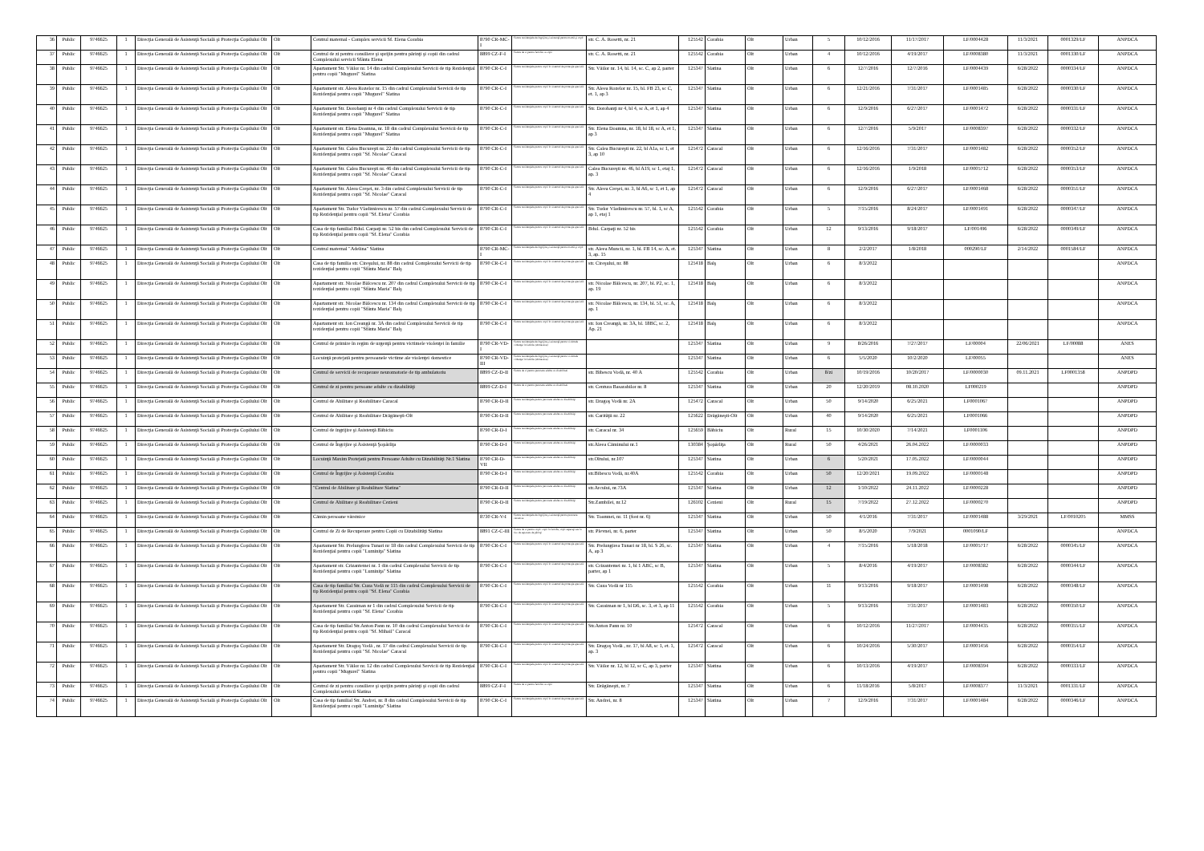| 36 | Public | 9746625 | 1 | Direcţia Generală de Asistenţă Socială şi Protecţia Copilului Olt | Olt | Centrul maternal - Complex servicii Sf. Elena Corabia | 8790 CR-MC-I | Centre rezidenţiale de îngrijire şi asistenţă pentru mamă şi copil | str. C. A. Rosetti, nr. 21 | 125542 | Corabia | Olt | Urban | 5 | 10/12/2016 | 11/17/2017 | LF/0004428 | 11/3/2021 | 0001329/LF | ANPDCA |
| 37 | Public | 9746625 | 1 | Direcţia Generală de Asistenţă Socială şi Protecţia Copilului Olt | Olt | Centrul de zi pentru consiliere şi sprijin pentru părinţi şi copii din cadrul Complexului servicii Sfânta Elena | 8899 CZ-F-I | Centre de zi pentru familie cu copii | str. C. A. Rosetti, nr. 21 | 125542 | Corabia | Olt | Urban | 4 | 10/12/2016 | 4/19/2017 | LF/0008380 | 11/3/2021 | 0001330/LF | ANPDCA |
| 38 | Public | 9746625 | 1 | Direcţia Generală de Asistenţă Socială şi Protecţia Copilului Olt | Olt | Apartament Str. Văilor nr. 14 din cadrul Complexului Servicii de tip Rezidenţial pentru copii "Mugurel" Slatina | 8790 CR-C-I | Centre rezidenţiale pentru copii în sistemul de protecţie specială | Str. Văilor nr. 14, bl. 14, sc. C, ap 2, parter | 125347 | Slatina | Olt | Urban | 6 | 12/7/2016 | 12/7/2016 | LF/0004439 | 6/28/2022 | 0000334/LF | ANPDCA |
| 39 | Public | 9746625 | 1 | Direcţia Generală de Asistenţă Socială şi Protecţia Copilului Olt | Olt | Apartament str. Aleea Rozelor nr. 15 din cadrul Complexului Servicii de tip Rezidenţial pentru copii "Mugurel" Slatina | 8790 CR-C-I | Centre rezidenţiale pentru copii în sistemul de protecţie specială | Str. Aleea Rozelor nr. 15, bl. FB 23, sc C, et. 1, ap 3 | 125347 | Slatina | Olt | Urban | 6 | 12/21/2016 | 7/31/2017 | LF/0001485 | 6/28/2022 | 0000330/LF | ANPDCA |
| 40 | Public | 9746625 | 1 | Direcţia Generală de Asistenţă Socială şi Protecţia Copilului Olt | Olt | Apartament Str. Dorobanţi nr 4 din cadrul Complexului Servicii de tip Rezidenţial pentru copii "Mugurel" Slatina | 8790 CR-C-I | Centre rezidenţiale pentru copii în sistemul de protecţie specială | Str. Dorobanţi nr 4, bl 4, sc A, et 1, ap 4 | 125347 | Slatina | Olt | Urban | 6 | 12/9/2016 | 6/27/2017 | LF/0001472 | 6/28/2022 | 0000331/LF | ANPDCA |
| 41 | Public | 9746625 | 1 | Direcţia Generală de Asistenţă Socială şi Protecţia Copilului Olt | Olt | Apartament str. Elena Doamna, nr. 18 din cadrul Complexului Servicii de tip Rezidenţial pentru copii "Mugurel" Slatina | 8790 CR-C-I | Centre rezidenţiale pentru copii în sistemul de protecţie specială | Str. Elena Doamna, nr. 18, bl 18, sc A, et 1, ap 3 | 125347 | Slatina | Olt | Urban | 6 | 12/7/2016 | 5/9/2017 | LF/0008397 | 6/28/2022 | 0000332/LF | ANPDCA |
| 42 | Public | 9746625 | 1 | Direcţia Generală de Asistenţă Socială şi Protecţia Copilului Olt | Olt | Apartament Str. Calea Bucureşti nr. 22 din cadrul Complexului Servicii de tip Rezidenţial pentru copii "Sf. Nicolae" Caracal | 8790 CR-C-I | Centre rezidenţiale pentru copii în sistemul de protecţie specială | Str. Calea Bucureşti nr. 22, bl A1a, sc 1, et 3, ap 10 | 125472 | Caracal | Olt | Urban | 6 | 12/16/2016 | 7/31/2017 | LF/0001482 | 6/28/2022 | 0000352/LF | ANPDCA |
| 43 | Public | 9746625 | 1 | Direcţia Generală de Asistenţă Socială şi Protecţia Copilului Olt | Olt | Apartament Str. Calea Bucureşti nr. 46 din cadrul Complexului Servicii de tip Rezidenţial pentru copii "Sf. Nicolae" Caracal | 8790 CR-C-I | Centre rezidenţiale pentru copii în sistemul de protecţie specială | Calea Bucureşti nr. 46, bl A19, sc 1, etaj 1, ap. 3 | 125472 | Caracal | Olt | Urban | 6 | 12/16/2016 | 1/9/2018 | LF/0005712 | 6/28/2022 | 0000353/LF | ANPDCA |
| 44 | Public | 9746625 | 1 | Direcţia Generală de Asistenţă Socială şi Protecţia Copilului Olt | Olt | Apartament Str. Aleea Creşei, nr. 3 din cadrul Complexului Servicii de tip Rezidenţial pentru copii "Sf. Nicolae" Caracal | 8790 CR-C-I | Centre rezidenţiale pentru copii în sistemul de protecţie specială | Str. Aleea Creşei, nr. 3, bl A6, sc 1, et 1, ap 4 | 125472 | Caracal | Olt | Urban | 6 | 12/9/2016 | 6/27/2017 | LF/0001468 | 6/28/2022 | 0000351/LF | ANPDCA |
| 45 | Public | 9746625 | 1 | Direcţia Generală de Asistenţă Socială şi Protecţia Copilului Olt | Olt | Apartament Str. Tudor Vladimirescu nr. 57 din cadrul Complexului Servicii de tip Rezidenţial pentru copii "Sf. Elena" Corabia | 8790 CR-C-I | Centre rezidenţiale pentru copii în sistemul de protecţie specială | Str. Tudor Vladimirescu nr. 57, bl. 1, sc A, ap 1, etaj 1 | 125542 | Corabia | Olt | Urban | 5 | 7/15/2016 | 8/24/2017 | LF/0001491 | 6/28/2022 | 0000347/LF | ANPDCA |
| 46 | Public | 9746625 | 1 | Direcţia Generală de Asistenţă Socială şi Protecţia Copilului Olt | Olt | Casa de tip familial Bdul. Carpaţi nr. 52 bis din cadrul Complexului Servicii de tip Rezidenţial pentru copii "Sf. Elena" Corabia | 8790 CR-C-I | Centre rezidenţiale pentru copii în sistemul de protecţie specială | Bdul. Carpaţi nr. 52 bis | 125542 | Corabia | Olt | Urban | 12 | 9/13/2016 | 9/18/2017 | LF/001496 | 6/28/2022 | 0000349/LF | ANPDCA |
| 47 | Public | 9746625 | 1 | Direcţia Generală de Asistenţă Socială şi Protecţia Copilului Olt | Olt | Centrul maternal "Adelina" Slatina | 8790 CR-MC-I | Centre rezidenţiale de îngrijire şi asistenţă pentru mamă şi copil | str. Aleea Muncii, nr. 1, bl. FB 14, sc. A, et. 3, ap. 15 | 125347 | Slatina | Olt | Urban | 8 | 2/2/2017 | 1/8/2018 | 000290/LF | 2/14/2022 | 0001584/LF | ANPDCA |
| 48 | Public | 9746625 | 1 | Direcţia Generală de Asistenţă Socială şi Protecţia Copilului Olt | Olt | Casa de tip familia str. Cireşului, nr. 88 din cadrul Complexului Servicii de tip rezidenţial pentru copii "Sfânta Maria" Balş | 8790 CR-C-I | Centre rezidenţiale pentru copii în sistemul de protecţie specială | str. Cireşului, nr. 88 | 125418 | Balş | Olt | Urban | 6 | 8/3/2022 | | | | | ANPDCA |
| 49 | Public | 9746625 | 1 | Direcţia Generală de Asistenţă Socială şi Protecţia Copilului Olt | Olt | Apartament str. Nicolae Bălcescu nr. 207 din cadrul Complexului Servicii de tip rezidenţial pentru copii "Sfânta Maria" Balş | 8790 CR-C-I | Centre rezidenţiale pentru copii în sistemul de protecţie specială | str. Nicolae Bălcescu, nr. 207, bl. P2, sc. 1, ap. 19 | 125418 | Balş | Olt | Urban | 6 | 8/3/2022 | | | | | ANPDCA |
| 50 | Public | 9746625 | 1 | Direcţia Generală de Asistenţă Socială şi Protecţia Copilului Olt | Olt | Apartament str. Nicolae Bălcescu nr. 134 din cadrul Complexului Servicii de tip rezidenţial pentru copii "Sfânta Maria" Balş | 8790 CR-C-I | Centre rezidenţiale pentru copii în sistemul de protecţie specială | str. Nicolae Bălcescu, nr. 134, bl. 51, sc. A, ap. 1 | 125418 | Balş | Olt | Urban | 6 | 8/3/2022 | | | | | ANPDCA |
| 51 | Public | 9746625 | 1 | Direcţia Generală de Asistenţă Socială şi Protecţia Copilului Olt | Olt | Apartament str. Ion Creangă nr. 3A din cadrul Complexului Servicii de tip rezidenţial pentru copii "Sfânta Maria" Balş | 8790 CR-C-I | Centre rezidenţiale pentru copii în sistemul de protecţie specială | str. Ion Creangă, nr. 3A, bl. 18BC, sc. 2, Ap. 21 | 125418 | Balş | Olt | Urban | 6 | 8/3/2022 | | | | | ANPDCA |
| 52 | Public | 9746625 | 1 | Direcţia Generală de Asistenţă Socială şi Protecţia Copilului Olt | Olt | Centrul de primire în regim de urgenţă pentru victimele violenţei în familie | 8790 CR-VD-I | Centre rezidenţiale de îngrijire şi asistenţă pentru victimele violenţei în familie (domestice) | | 125347 | Slatina | Olt | Urban | 9 | 8/26/2016 | 7/27/2017 | LF/00004 | 22/06/2021 | LF/00088 | ANES |
| 53 | Public | 9746625 | 1 | Direcţia Generală de Asistenţă Socială şi Protecţia Copilului Olt | Olt | Locuinţă protejată pentru persoanele victime ale violenţei domestice | 8790 CR-VD-III | Centre rezidenţiale de îngrijire şi asistenţă pentru victimele violenţei în familie (domestice) | | 125347 | Slatina | Olt | Urban | 6 | 5/5/2020 | 10/2/2020 | LF/00055 | | | ANES |
| 54 | Public | 9746625 | 1 | Direcţia Generală de Asistenţă Socială şi Protecţia Copilului Olt | Olt | Centrul de servicii de recuperare neuromotorie de tip ambulatoriu | 8899 CZ-D-II | Centre de zi pentru persoane adulte cu dizabilitati | str. Bibescu Vodă, nr. 40 A | 125542 | Corabia | Olt | Urban | 8/zi | 10/19/2016 | 10/20/2017 | LF/0000030 | 09.11.2021 | LF0001358 | ANPDPD |
| 55 | Public | 9746625 | 1 | Direcţia Generală de Asistenţă Socială şi Protecţia Copilului Olt | Olt | Centrul de zi pentru persoane adulte cu dizabilităţi | 8899 CZ-D-I | Centre de zi pentru persoane adulte cu dizabilitati | str. Centura Basarabilor nr. 8 | 125347 | Slatina | Olt | Urban | 20 | 12/20/2019 | 08.10.2020 | LF000219 | | | ANPDPD |
| 56 | Public | 9746625 | 1 | Direcţia Generală de Asistenţă Socială şi Protecţia Copilului Olt | Olt | Centrul de Abilitare şi Reabilitare Caracal | 8790 CR-D-II | Centre rezidenţiale pentru persoane adulte cu dizabilităţi | str. Dragoş Vodă nr. 2A | 125472 | Caracal | Olt | Urban | 50 | 9/14/2020 | 6/25/2021 | LF0001067 | | | ANPDPD |
| 57 | Public | 9746625 | 1 | Direcţia Generală de Asistenţă Socială şi Protecţia Copilului Olt | Olt | Centrul de Abilitare şi Reabilitare Drăgăneşti-Olt | 8790 CR-D-II | Centre rezidenţiale pentru persoane adulte cu dizabilităţi | str. Caritãţii nr. 22 | 125622 | Drăgăneşti-Olt | Olt | Urban | 40 | 9/14/2020 | 6/25/2021 | LF0001066 | | | ANPDPD |
| 58 | Public | 9746625 | 1 | Direcţia Generală de Asistenţă Socială şi Protecţia Copilului Olt | Olt | Centrul de îngrijire şi Asistenţă Băbiciu | 8790 CR-D-I | Centre rezidenţiale pentru persoane adulte cu dizabilităţi | str. Caracal nr. 34 | 125659 | Băbiciu | Olt | Rural | 15 | 10/30/2020 | 7/14/2021 | LF0001106 | | | ANPDPD |
| 59 | Public | 9746625 | 1 | Direcţia Generală de Asistenţă Socială şi Protecţia Copilului Olt | Olt | Centrul de Îngrijire şi Asistenţă Şopârliţa | 8790 CR-D-I | Centre rezidenţiale pentru persoane adulte cu dizabilităţi | str.Aleea Căminului nr.1 | 130384 | Şopârliţa | Olt | Rural | 50 | 4/26/2021 | 26.04.2022 | LF/0000033 | | | ANPDPD |
| 60 | Public | 9746625 | 1 | Direcţia Generală de Asistenţă Socială şi Protecţia Copilului Olt | Olt | Locuinţă Maxim Protejată pentru Persoane Adulte cu Dizabilităţi Nr.1 Slatina | 8790 CR-D-VII | Centre rezidenţiale pentru persoane adulte cu dizabilităţi | str.Oltului, nr.107 | 125347 | Slatina | Olt | Urban | 6 | 5/20/2021 | 17.05.2022 | LF/0000044 | | | ANPDPD |
| 61 | Public | 9746625 | 1 | Direcţia Generală de Asistenţă Socială şi Protecţia Copilului Olt | Olt | Centrul de Îngrijire şi Asistenţă Corabia | 8790 CR-D-I | Centre rezidenţiale pentru persoane adulte cu dizabilităţi | str.Bibescu Vodă, nr.40A | 125542 | Corabia | Olt | Urban | 50 | 12/20/2021 | 19.09.2022 | LF/0000148 | | | ANPDPD |
| 62 | Public | 9746625 | 1 | Direcţia Generală de Asistenţă Socială şi Protecţia Copilului Olt | Olt | "Centrul de Abilitare şi Reabilitare Slatina" | 8790 CR-D-II | Centre rezidenţiale pentru persoane adulte cu dizabilităţi | str.Arcului, nr.73A | 125347 | Slatina | Olt | Urban | 12 | 1/10/2022 | 24.11.2022 | LF/0000228 | | | ANPDPD |
| 63 | Public | 9746625 | 1 | Direcţia Generală de Asistenţă Socială şi Protecţia Copilului Olt | Olt | Centrul de Abilitare şi Reabilitare Cezieni | 8790 CR-D-II | Centre rezidenţiale pentru persoane adulte cu dizabilităţi | Str.Zambilei, nr.12 | 126102 | Cezieni | Olt | Rural | 15 | 7/19/2022 | 27.12.2022 | LF/0000270 | | | ANPDPD |
| 64 | Public | 9746625 | 1 | Direcţia Generală de Asistenţă Socială şi Protecţia Copilului Olt | Olt | Cămin persoane vârstnice | 8730 CR-V-I | Centre rezidenţiale de îngrijire şi asistenţă pentru persoane vârstnice | Str. Toamnei, nr. 11 (fost nr. 6) | 125347 | Slatina | Olt | Urban | 50 | 4/1/2016 | 7/31/2017 | LF/0001488 | 3/29/2021 | LF/0010205 | MMSS |
| 65 | Public | 9746625 | 1 | Direcţia Generală de Asistenţă Socială şi Protecţia Copilului Olt | Olt | Centrul de Zi de Recuperare pentru Copii cu Dizabilităţi Slatina | 8891 CZ-C-III | Centre de zi pentru copii: copii în familie, copii separaţi sau în risc de separare de părinţi | str. Plevnei, nr. 6, parter | 125347 | Slatina | Olt | Urban | 50 | 8/5/2020 | 7/9/2021 | 0001090/LF | | | ANPDCA |
| 66 | Public | 9746625 | 1 | Direcţia Generală de Asistenţă Socială şi Protecţia Copilului Olt | Olt | Apartament Str. Prelungirea Tunari nr 18 din cadrul Complexului Servicii de tip Rezidenţial pentru copii "Luminiţa" Slatina | 8790 CR-C-I | Centre rezidenţiale pentru copii în sistemul de protecţie specială | Str. Prelungirea Tunari nr 18, bl. S 26, sc. A, ap 3 | 125347 | Slatina | Olt | Urban | 4 | 7/15/2016 | 5/18/2018 | LF/0005717 | 6/28/2022 | 0000345/LF | ANPDCA |
| 67 | Public | 9746625 | 1 | Direcţia Generală de Asistenţă Socială şi Protecţia Copilului Olt | Olt | Apartament str. Crizantemei nr. 1 din cadrul Complexului Servicii de tip Rezidenţial pentru copii "Luminiţa" Slatina | 8790 CR-C-I | Centre rezidenţiale pentru copii în sistemul de protecţie specială | str. Crizantemei nr. 1, bl 1 ABC, sc B, parter, ap 1 | 125347 | Slatina | Olt | Urban | 5 | 8/4/2016 | 4/19/2017 | LF/0008382 | 6/28/2022 | 0000344/LF | ANPDCA |
| 68 | Public | 9746625 | 1 | Direcţia Generală de Asistenţă Socială şi Protecţia Copilului Olt | Olt | Casa de tip familial Str. Cuza Vodă nr 115 din cadrul Complexului Servicii de tip Rezidenţial pentru copii "Sf. Elena" Corabia | 8790 CR-C-I | Centre rezidenţiale pentru copii în sistemul de protecţie specială | Str. Cuza Vodă nr 115 | 125542 | Corabia | Olt | Urban | 11 | 9/13/2016 | 9/18/2017 | LF/0001498 | 6/28/2022 | 0000348/LF | ANPDCA |
| 69 | Public | 9746625 | 1 | Direcţia Generală de Asistenţă Socială şi Protecţia Copilului Olt | Olt | Apartament Str. Caraiman nr 1 din cadrul Complexului Servicii de tip Rezidenţial pentru copii "Sf. Elena" Corabia | 8790 CR-C-I | Centre rezidenţiale pentru copii în sistemul de protecţie specială | Str. Caraiman nr 1, bl D6, sc. 3, et 3, ap 11 | 125542 | Corabia | Olt | Urban | 5 | 9/13/2016 | 7/31/2017 | LF/0001483 | 6/28/2022 | 0000350/LF | ANPDCA |
| 70 | Public | 9746625 | 1 | Direcţia Generală de Asistenţă Socială şi Protecţia Copilului Olt | Olt | Casa de tip familial Str.Anton Pann nr. 10 din cadrul Complexului Servicii de tip Rezidenţial pentru copii "Sf. Mihail" Caracal | 8790 CR-C-I | Centre rezidenţiale pentru copii în sistemul de protecţie specială | Str.Anton Pann nr. 10 | 125472 | Caracal | Olt | Urban | 6 | 10/12/2016 | 11/27/2017 | LF/0004435 | 6/28/2022 | 0000355/LF | ANPDCA |
| 71 | Public | 9746625 | 1 | Direcţia Generală de Asistenţă Socială şi Protecţia Copilului Olt | Olt | Apartament Str. Dragoş Vodă , nr. 17 din cadrul Complexului Servicii de tip Rezidenţial pentru copii "Sf. Nicolae" Caracal | 8790 CR-C-I | Centre rezidenţiale pentru copii în sistemul de protecţie specială | Str. Dragoş Vodă , nr. 17, bl A8, sc 1, et. 1, ap. 3 | 125472 | Caracal | Olt | Urban | 6 | 10/24/2016 | 5/30/2017 | LF/0001456 | 6/28/2022 | 0000354/LF | ANPDCA |
| 72 | Public | 9746625 | 1 | Direcţia Generală de Asistenţă Socială şi Protecţia Copilului Olt | Olt | Apartament Str. Văilor nr. 12 din cadrul Complexului Servicii de tip Rezidenţial pentru copii "Mugurel" Slatina | 8790 CR-C-I | Centre rezidenţiale pentru copii în sistemul de protecţie specială | Str. Văilor nr. 12, bl 12, sc C, ap 3, parter | 125347 | Slatina | Olt | Urban | 6 | 10/13/2016 | 4/19/2017 | LF/0008394 | 6/28/2022 | 0000333/LF | ANPDCA |
| 73 | Public | 9746625 | 1 | Direcţia Generală de Asistenţă Socială şi Protecţia Copilului Olt | Olt | Centrul de zi pentru consiliere şi sprijin pentru părinţi şi copii din cadrul Complexului servicii Slatina | 8899 CZ-F-I | Centre de zi pentru familie cu copii | Str. Drăgăneşti, nr. 7 | 125347 | Slatina | Olt | Urban | 6 | 11/18/2016 | 5/8/2017 | LF/0008377 | 11/3/2021 | 0001331/LF | ANPDCA |
| 74 | Public | 9746625 | 1 | Direcţia Generală de Asistenţă Socială şi Protecţia Copilului Olt | Olt | Casa de tip familial Str. Andrei, nr. 8 din cadrul Complexului Servicii de tip Rezidenţial pentru copii "Luminiţa" Slatina | 8790 CR-C-I | Centre rezidenţiale pentru copii în sistemul de protecţie specială | Str. Andrei, nr. 8 | 125347 | Slatina | Olt | Urban | 7 | 12/9/2016 | 7/31/2017 | LF/0001484 | 6/28/2022 | 0000346/LF | ANPDCA |